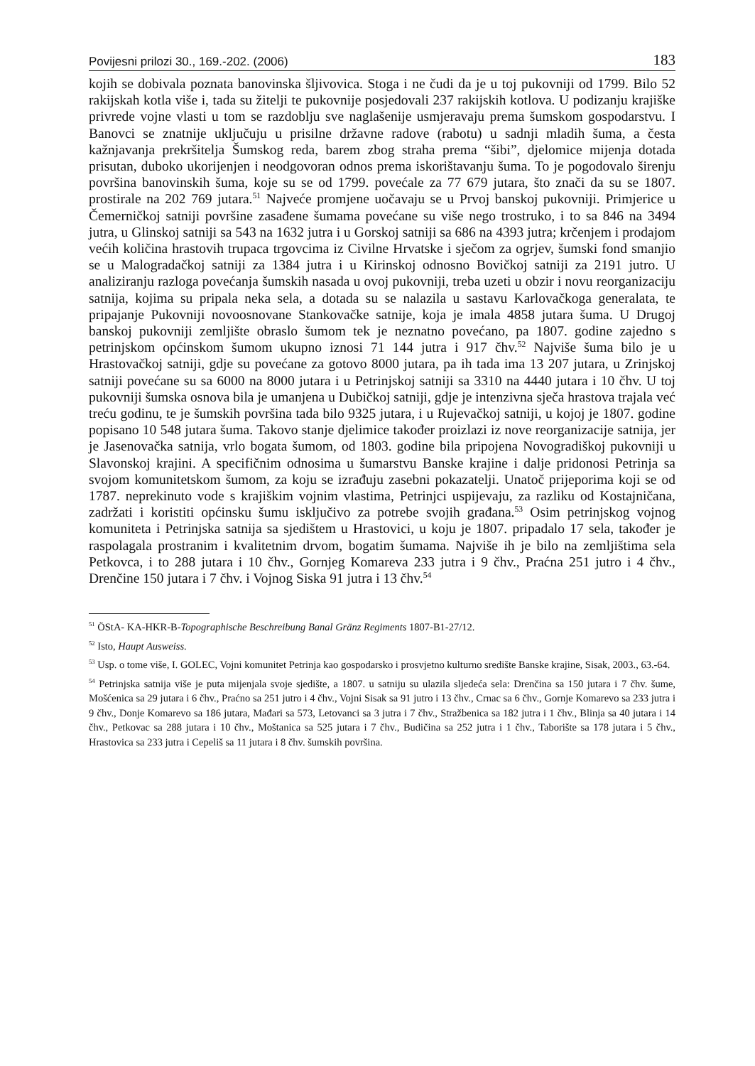Povijesni prilozi 30., 169.-202. (2006) 183
kojih se dobivala poznata banovinska šljivovica. Stoga i ne čudi da je u toj pukovniji od 1799. Bilo 52 rakijskah kotla više i, tada su žitelji te pukovnije posjedovali 237 rakijskih kotlova. U podizanju krajiške privrede vojne vlasti u tom se razdoblju sve naglašenije usmjeravaju prema šumskom gospodarstvu. I Banovci se znatnije uključuju u prisilne državne radove (rabotu) u sadnji mladih šuma, a česta kažnjavanja prekršitelja Šumskog reda, barem zbog straha prema “šibi”, djelomice mijenja dotada prisutan, duboko ukorijenjen i neodgovoran odnos prema iskorištavanju šuma. To je pogodovalo širenju površina banovinskih šuma, koje su se od 1799. povećale za 77 679 jutara, što znači da su se 1807. prostirale na 202 769 jutara.<sup>51</sup> Najveće promjene uočavaju se u Prvoj banskoj pukovniji. Primjerice u Čemerničkoj satniji površine zasađene šumama povećane su više nego trostruko, i to sa 846 na 3494 jutra, u Glinskoj satniji sa 543 na 1632 jutra i u Gorskoj satniji sa 686 na 4393 jutra; krčenjem i prodajom većih količina hrastovih trupaca trgovcima iz Civilne Hrvatske i sječom za ogrjev, šumski fond smanjio se u Malogradačkoj satniji za 1384 jutra i u Kirinskoj odnosno Bovičkoj satniji za 2191 jutro. U analiziranju razloga povećanja šumskih nasada u ovoj pukovniji, treba uzeti u obzir i novu reorganizaciju satnija, kojima su pripala neka sela, a dotada su se nalazila u sastavu Karlovačkoga generalata, te pripajanje Pukovniji novoosnovane Stankovačke satnije, koja je imala 4858 jutara šuma. U Drugoj banskoj pukovniji zemljište obraslo šumom tek je neznatno povećano, pa 1807. godine zajedno s petrinjskom općinskom šumom ukupno iznosi 71 144 jutra i 917 čhv.<sup>52</sup> Najviše šuma bilo je u Hrastovačkoj satniji, gdje su povećane za gotovo 8000 jutara, pa ih tada ima 13 207 jutara, u Zrinjskoj satniji povećane su sa 6000 na 8000 jutara i u Petrinjskoj satniji sa 3310 na 4440 jutara i 10 čhv. U toj pukovniji šumska osnova bila je umanjena u Dubičkoj satniji, gdje je intenzivna sječa hrastova trajala već treću godinu, te je šumskih površina tada bilo 9325 jutara, i u Rujevačkoj satniji, u kojoj je 1807. godine popisano 10 548 jutara šuma. Takovo stanje djelimice također proizlazi iz nove reorganizacije satnija, jer je Jasenovačka satnija, vrlo bogata šumom, od 1803. godine bila pripojena Novogradiškoj pukovniji u Slavonskoj krajini. A specifičnim odnosima u šumarstvu Banske krajine i dalje pridonosi Petrinja sa svojom komunitetskom šumom, za koju se izrađuju zasebni pokazatelji. Unatoč prijeporima koji se od 1787. neprekinuto vode s krajiškim vojnim vlastima, Petrinjci uspijevaju, za razliku od Kostajničana, zadržati i koristiti općinsku šumu isključivo za potrebe svojih građana.<sup>53</sup> Osim petrinjskog vojnog komuniteta i Petrinjska satnija sa sjedištem u Hrastovici, u koju je 1807. pripadalo 17 sela, također je raspolagala prostranim i kvalitetnim drvom, bogatim šumama. Najviše ih je bilo na zemljištima sela Petkovca, i to 288 jutara i 10 čhv., Gornjeg Komareva 233 jutra i 9 čhv., Praćna 251 jutro i 4 čhv., Drenčine 150 jutara i 7 čhv. i Vojnog Siska 91 jutra i 13 čhv.<sup>54</sup>
<sup>51</sup> ÖStA- KA-HKR-B-Topographische Beschreibung Banal Gränz Regiments 1807-B1-27/12.
<sup>52</sup> Isto, Haupt Ausweiss.
<sup>53</sup> Usp. o tome više, I. GOLEC, Vojni komunitet Petrinja kao gospodarsko i prosvjetno kulturno središte Banske krajine, Sisak, 2003., 63.-64.
<sup>54</sup> Petrinjska satnija više je puta mijenjala svoje sjedište, a 1807. u satniju su ulazila sljedeća sela: Drenčina sa 150 jutara i 7 čhv. šume, Mošćenica sa 29 jutara i 6 čhv., Praćno sa 251 jutro i 4 čhv., Vojni Sisak sa 91 jutro i 13 čhv., Crnac sa 6 čhv., Gornje Komarevo sa 233 jutra i 9 čhv., Donje Komarevo sa 186 jutara, Mađari sa 573, Letovanci sa 3 jutra i 7 čhv., Stražbenica sa 182 jutra i 1 čhv., Blinja sa 40 jutara i 14 čhv., Petkovac sa 288 jutara i 10 čhv., Moštanica sa 525 jutara i 7 čhv., Budičina sa 252 jutra i 1 čhv., Taborište sa 178 jutara i 5 čhv., Hrastovica sa 233 jutra i Cepeliš sa 11 jutara i 8 čhv. šumskih površina.